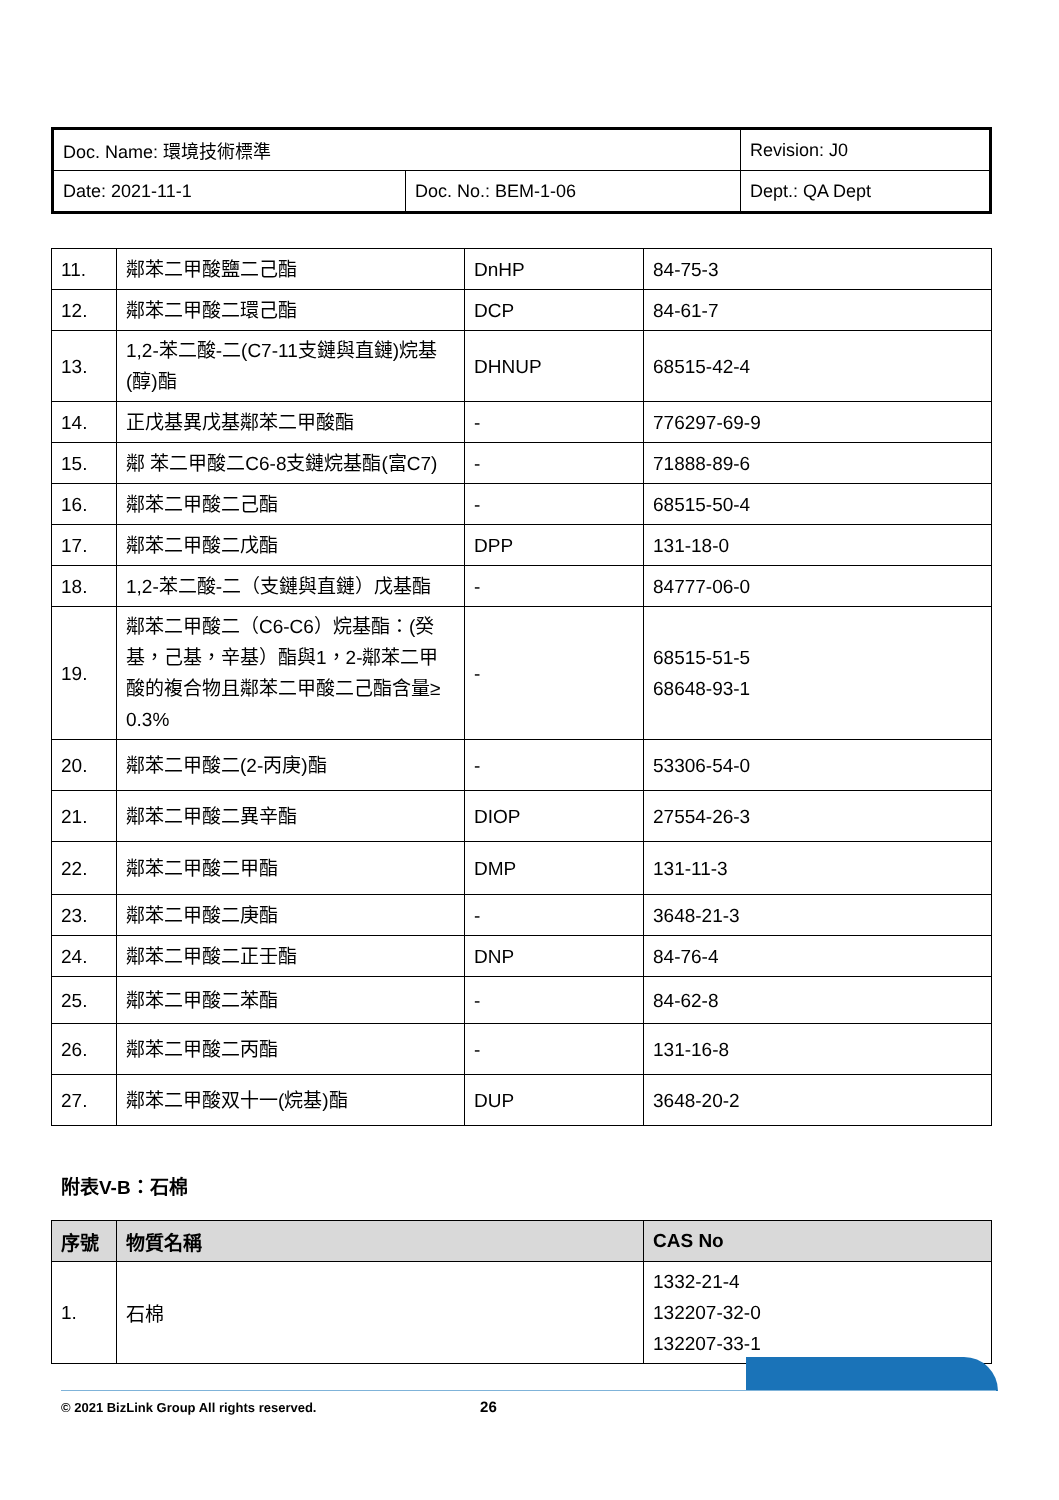| Doc. Name: 環境技術標準 | | Revision: J0 |
| Date: 2021-11-1 | Doc. No.: BEM-1-06 | Dept.: QA Dept |
| 11. | 鄰苯二甲酸鹽二己酯 | DnHP | 84-75-3 |
| 12. | 鄰苯二甲酸二環己酯 | DCP | 84-61-7 |
| 13. | 1,2-苯二酸-二(C7-11支鏈與直鏈)烷基(醇)酯 | DHNUP | 68515-42-4 |
| 14. | 正戊基異戊基鄰苯二甲酸酯 | - | 776297-69-9 |
| 15. | 鄰 苯二甲酸二C6-8支鏈烷基酯(富C7) | - | 71888-89-6 |
| 16. | 鄰苯二甲酸二己酯 | - | 68515-50-4 |
| 17. | 鄰苯二甲酸二戊酯 | DPP | 131-18-0 |
| 18. | 1,2-苯二酸-二（支鏈與直鏈）戊基酯 | - | 84777-06-0 |
| 19. | 鄰苯二甲酸二（C6-C6）烷基酯：(癸基，己基，辛基）酯與1，2-鄰苯二甲酸的複合物且鄰苯二甲酸二己酯含量≥ 0.3% | - | 68515-51-5 68648-93-1 |
| 20. | 鄰苯二甲酸二(2-丙庚)酯 | - | 53306-54-0 |
| 21. | 鄰苯二甲酸二異辛酯 | DIOP | 27554-26-3 |
| 22. | 鄰苯二甲酸二甲酯 | DMP | 131-11-3 |
| 23. | 鄰苯二甲酸二庚酯 | - | 3648-21-3 |
| 24. | 鄰苯二甲酸二正壬酯 | DNP | 84-76-4 |
| 25. | 鄰苯二甲酸二苯酯 | - | 84-62-8 |
| 26. | 鄰苯二甲酸二丙酯 | - | 131-16-8 |
| 27. | 鄰苯二甲酸双十一(烷基)酯 | DUP | 3648-20-2 |
附表V-B：石棉
| 序號 | 物質名稱 | CAS No |
| --- | --- | --- |
| 1. | 石棉 | 1332-21-4 132207-32-0 132207-33-1 |
© 2021 BizLink Group All rights reserved. 26